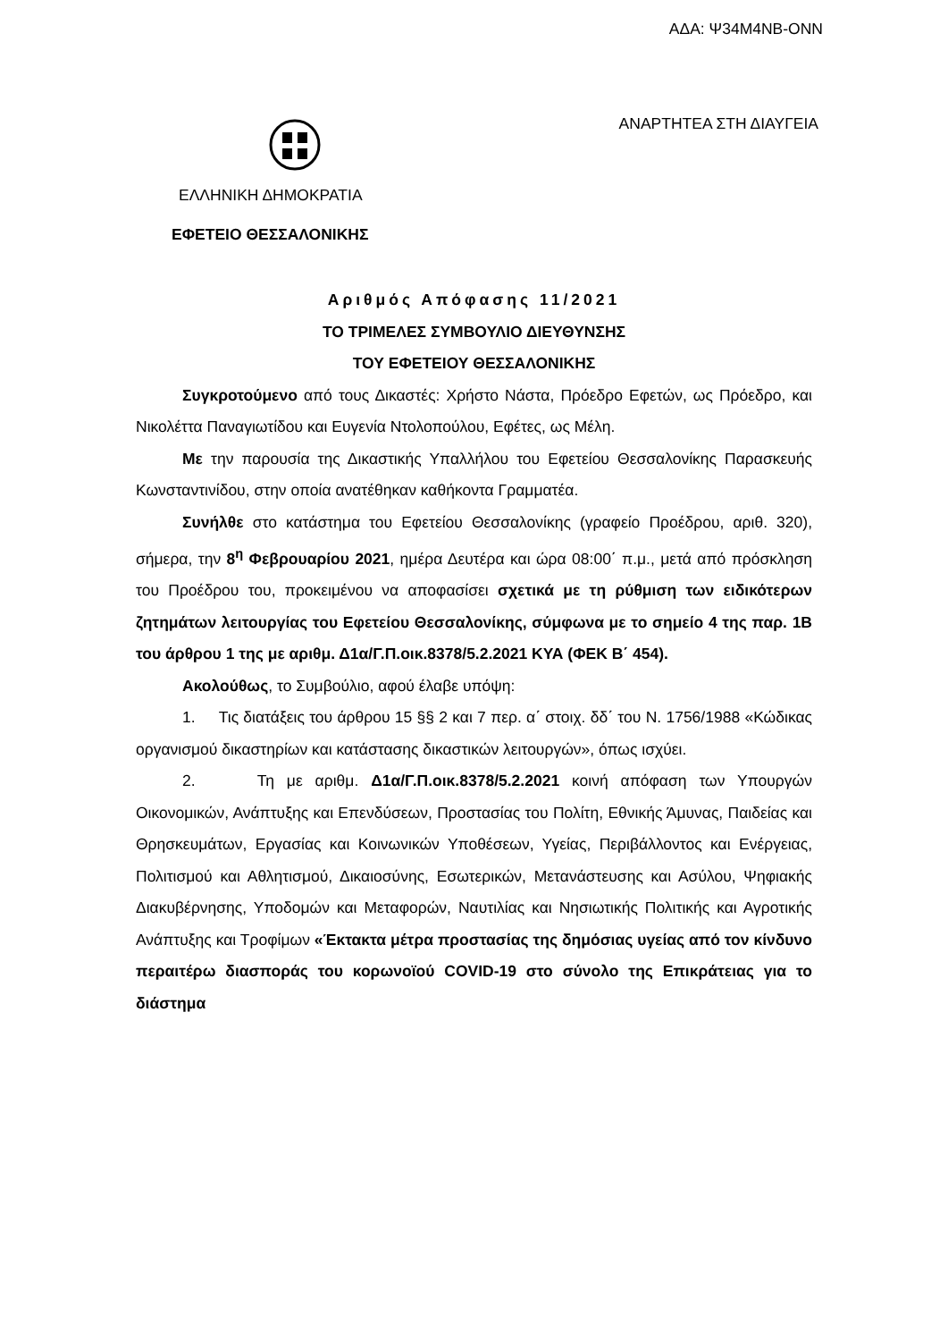ΑΔΑ: Ψ34Μ4ΝΒ-ΟΝΝ
ΑΝΑΡΤΗΤΕΑ ΣΤΗ ΔΙΑΥΓΕΙΑ
ΕΛΛΗΝΙΚΗ ΔΗΜΟΚΡΑΤΙΑ
ΕΦΕΤΕΙΟ ΘΕΣΣΑΛΟΝΙΚΗΣ
Αριθμός Απόφασης 11/2021
ΤΟ ΤΡΙΜΕΛΕΣ ΣΥΜΒΟΥΛΙΟ ΔΙΕΥΘΥΝΣΗΣ
ΤΟΥ ΕΦΕΤΕΙΟΥ ΘΕΣΣΑΛΟΝΙΚΗΣ
Συγκροτούμενο από τους Δικαστές: Χρήστο Νάστα, Πρόεδρο Εφετών, ως Πρόεδρο, και Νικολέττα Παναγιωτίδου και Ευγενία Ντολοπούλου, Εφέτες, ως Μέλη.
Με την παρουσία της Δικαστικής Υπαλλήλου του Εφετείου Θεσσαλονίκης Παρασκευής Κωνσταντινίδου, στην οποία ανατέθηκαν καθήκοντα Γραμματέα.
Συνήλθε στο κατάστημα του Εφετείου Θεσσαλονίκης (γραφείο Προέδρου, αριθ. 320), σήμερα, την 8<sup>η</sup> Φεβρουαρίου 2021, ημέρα Δευτέρα και ώρα 08:00΄ π.μ., μετά από πρόσκληση του Προέδρου του, προκειμένου να αποφασίσει σχετικά με τη ρύθμιση των ειδικότερων ζητημάτων λειτουργίας του Εφετείου Θεσσαλονίκης, σύμφωνα με το σημείο 4 της παρ. 1Β του άρθρου 1 της με αριθμ. Δ1α/Γ.Π.οικ.8378/5.2.2021 ΚΥΑ (ΦΕΚ Β΄ 454).
Ακολούθως, το Συμβούλιο, αφού έλαβε υπόψη:
1. Τις διατάξεις του άρθρου 15 §§ 2 και 7 περ. α΄ στοιχ. δδ΄ του Ν. 1756/1988 «Κώδικας οργανισμού δικαστηρίων και κατάστασης δικαστικών λειτουργών», όπως ισχύει.
2. Τη με αριθμ. Δ1α/Γ.Π.οικ.8378/5.2.2021 κοινή απόφαση των Υπουργών Οικονομικών, Ανάπτυξης και Επενδύσεων, Προστασίας του Πολίτη, Εθνικής Άμυνας, Παιδείας και Θρησκευμάτων, Εργασίας και Κοινωνικών Υποθέσεων, Υγείας, Περιβάλλοντος και Ενέργειας, Πολιτισμού και Αθλητισμού, Δικαιοσύνης, Εσωτερικών, Μετανάστευσης και Ασύλου, Ψηφιακής Διακυβέρνησης, Υποδομών και Μεταφορών, Ναυτιλίας και Νησιωτικής Πολιτικής και Αγροτικής Ανάπτυξης και Τροφίμων «Έκτακτα μέτρα προστασίας της δημόσιας υγείας από τον κίνδυνο περαιτέρω διασποράς του κορωνοϊού COVID-19 στο σύνολο της Επικράτειας για το διάστημα